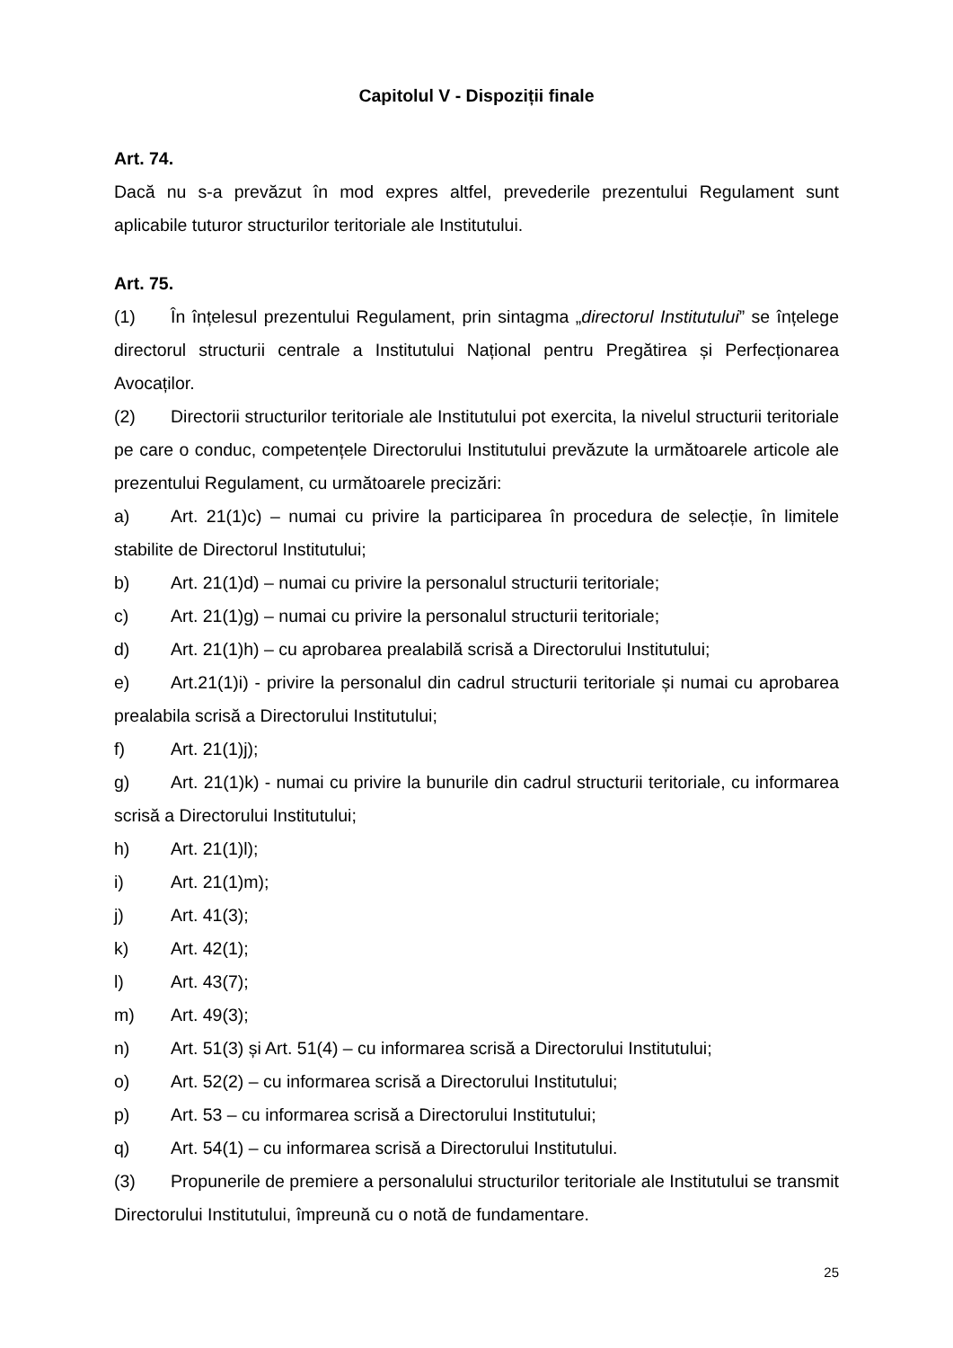Capitolul V - Dispoziții finale
Art. 74.
Dacă nu s-a prevăzut în mod expres altfel, prevederile prezentului Regulament sunt aplicabile tuturor structurilor teritoriale ale Institutului.
Art. 75.
(1) În înțelesul prezentului Regulament, prin sintagma „directorul Institutului” se înțelege directorul structurii centrale a Institutului Național pentru Pregătirea și Perfecționarea Avocaților.
(2) Directorii structurilor teritoriale ale Institutului pot exercita, la nivelul structurii teritoriale pe care o conduc, competențele Directorului Institutului prevăzute la următoarele articole ale prezentului Regulament, cu următoarele precizări:
a) Art. 21(1)c) – numai cu privire la participarea în procedura de selecție, în limitele stabilite de Directorul Institutului;
b) Art. 21(1)d) – numai cu privire la personalul structurii teritoriale;
c) Art. 21(1)g) – numai cu privire la personalul structurii teritoriale;
d) Art. 21(1)h) – cu aprobarea prealabilă scrisă a Directorului Institutului;
e) Art.21(1)i) - privire la personalul din cadrul structurii teritoriale și numai cu aprobarea prealabila scrisă a Directorului Institutului;
f) Art. 21(1)j);
g) Art. 21(1)k) - numai cu privire la bunurile din cadrul structurii teritoriale, cu informarea scrisă a Directorului Institutului;
h) Art. 21(1)l);
i) Art. 21(1)m);
j) Art. 41(3);
k) Art. 42(1);
l) Art. 43(7);
m) Art. 49(3);
n) Art. 51(3) și Art. 51(4) – cu informarea scrisă a Directorului Institutului;
o) Art. 52(2) – cu informarea scrisă a Directorului Institutului;
p) Art. 53 – cu informarea scrisă a Directorului Institutului;
q) Art. 54(1) – cu informarea scrisă a Directorului Institutului.
(3) Propunerile de premiere a personalului structurilor teritoriale ale Institutului se transmit Directorului Institutului, împreună cu o notă de fundamentare.
25